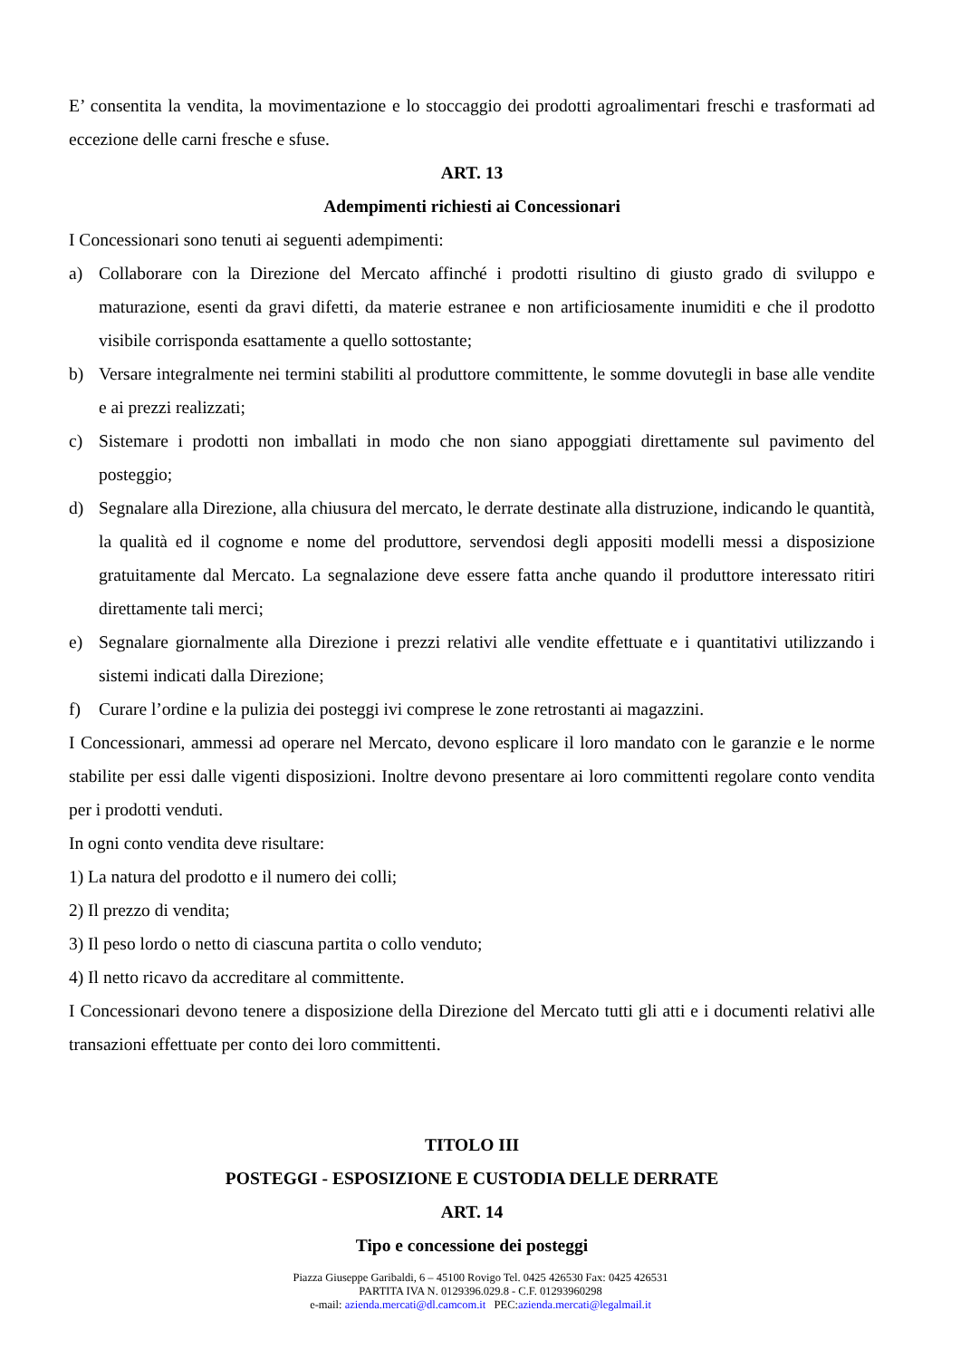E’ consentita la vendita, la movimentazione e lo stoccaggio dei prodotti agroalimentari freschi e trasformati ad eccezione delle carni fresche e sfuse.
ART. 13
Adempimenti richiesti ai Concessionari
I Concessionari sono tenuti ai seguenti adempimenti:
a) Collaborare con la Direzione del Mercato affinché i prodotti risultino di giusto grado di sviluppo e maturazione, esenti da gravi difetti, da materie estranee e non artificiosamente inumiditi e che il prodotto visibile corrisponda esattamente a quello sottostante;
b) Versare integralmente nei termini stabiliti al produttore committente, le somme dovutegli in base alle vendite e ai prezzi realizzati;
c) Sistemare i prodotti non imballati in modo che non siano appoggiati direttamente sul pavimento del posteggio;
d) Segnalare alla Direzione, alla chiusura del mercato, le derrate destinate alla distruzione, indicando le quantità, la qualità ed il cognome e nome del produttore, servendosi degli appositi modelli messi a disposizione gratuitamente dal Mercato. La segnalazione deve essere fatta anche quando il produttore interessato ritiri direttamente tali merci;
e) Segnalare giornalmente alla Direzione i prezzi relativi alle vendite effettuate e i quantitativi utilizzando i sistemi indicati dalla Direzione;
f) Curare l’ordine e la pulizia dei posteggi ivi comprese le zone retrostanti ai magazzini.
I Concessionari, ammessi ad operare nel Mercato, devono esplicare il loro mandato con le garanzie e le norme stabilite per essi dalle vigenti disposizioni. Inoltre devono presentare ai loro committenti regolare conto vendita per i prodotti venduti.
In ogni conto vendita deve risultare:
1) La natura del prodotto e il numero dei colli;
2) Il prezzo di vendita;
3) Il peso lordo o netto di ciascuna partita o collo venduto;
4) Il netto ricavo da accreditare al committente.
I Concessionari devono tenere a disposizione della Direzione del Mercato tutti gli atti e i documenti relativi alle transazioni effettuate per conto dei loro committenti.
TITOLO III
POSTEGGI - ESPOSIZIONE E CUSTODIA DELLE DERRATE
ART. 14
Tipo e concessione dei posteggi
Piazza Giuseppe Garibaldi, 6 – 45100 Rovigo Tel. 0425 426530 Fax: 0425 426531
PARTITA IVA N. 0129396.029.8 - C.F. 01293960298
e-mail: azienda.mercati@dl.camcom.it PEC:azienda.mercati@legalmail.it